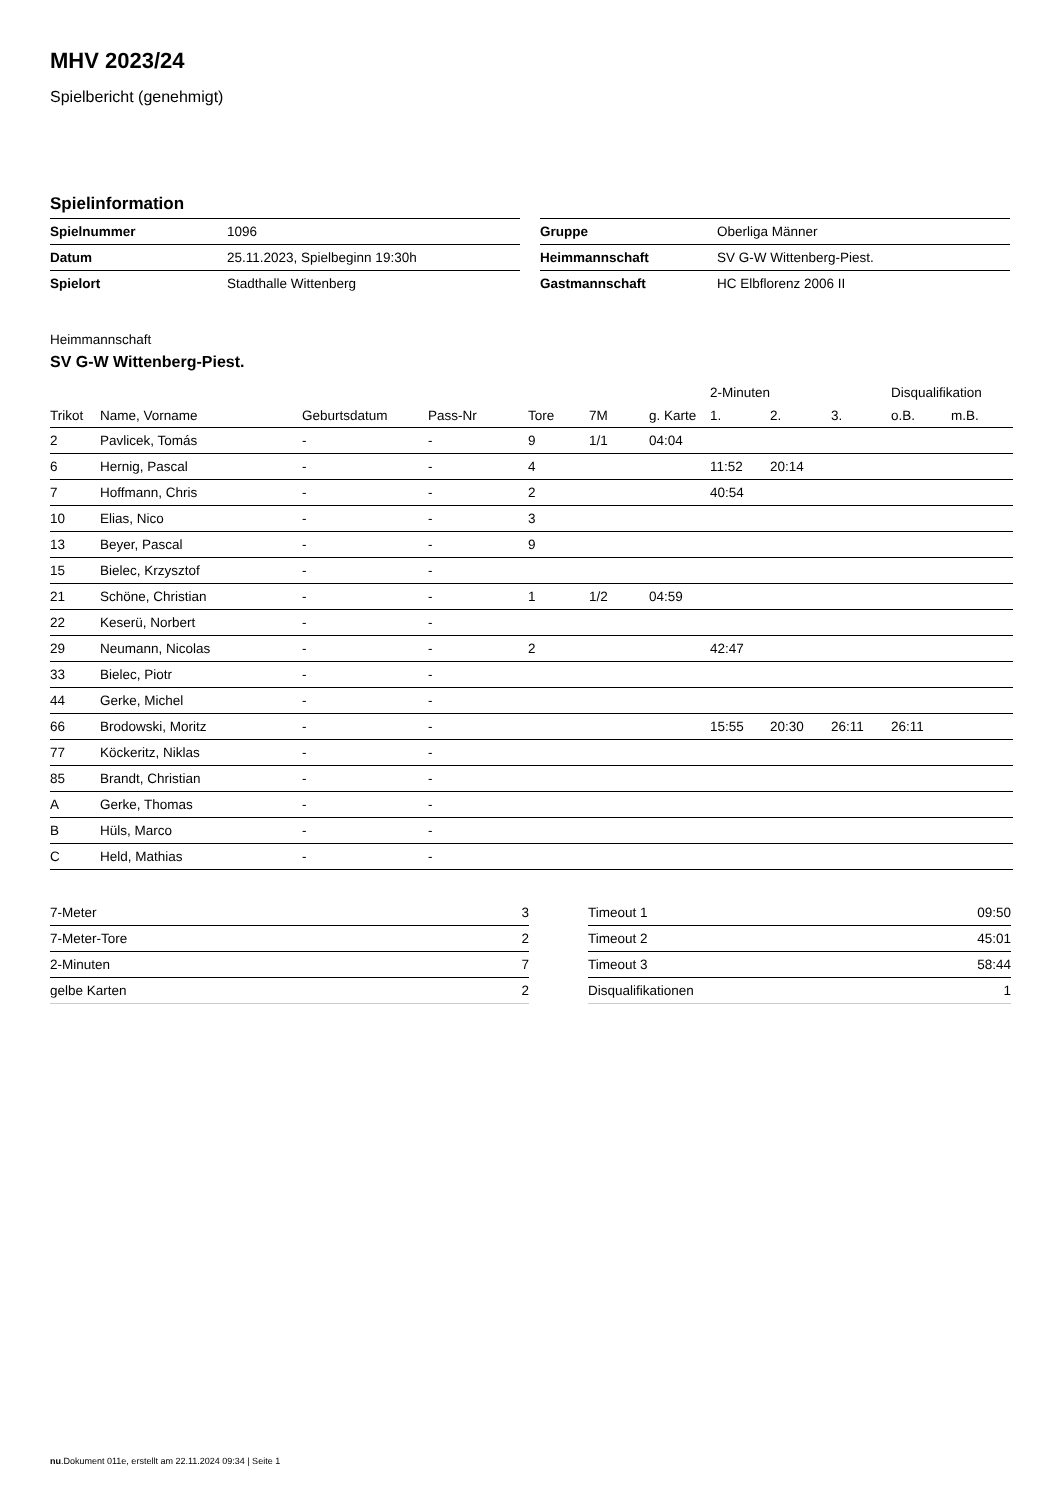MHV 2023/24
Spielbericht (genehmigt)
Spielinformation
| Spielnummer | 1096 |
| Datum | 25.11.2023, Spielbeginn 19:30h |
| Spielort | Stadthalle Wittenberg |
| Gruppe | Oberliga Männer |
| Heimmannschaft | SV G-W Wittenberg-Piest. |
| Gastmannschaft | HC Elbflorenz 2006 II |
Heimmannschaft
SV G-W Wittenberg-Piest.
| | | | | | | | 2-Minuten | | | Disqualifikation | |
| --- | --- | --- | --- | --- | --- | --- | --- | --- | --- | --- | --- |
| Trikot | Name, Vorname | Geburtsdatum | Pass-Nr | Tore | 7M | g. Karte | 1. | 2. | 3. | o.B. | m.B. |
| 2 | Pavlicek, Tomás | - | - | 9 | 1/1 | 04:04 | | | | | |
| 6 | Hernig, Pascal | - | - | 4 | | | 11:52 | 20:14 | | | |
| 7 | Hoffmann, Chris | - | - | 2 | | | 40:54 | | | | |
| 10 | Elias, Nico | - | - | 3 | | | | | | | |
| 13 | Beyer, Pascal | - | - | 9 | | | | | | | |
| 15 | Bielec, Krzysztof | - | - | | | | | | | | |
| 21 | Schöne, Christian | - | - | 1 | 1/2 | 04:59 | | | | | |
| 22 | Keserü, Norbert | - | - | | | | | | | | |
| 29 | Neumann, Nicolas | - | - | 2 | | | 42:47 | | | | |
| 33 | Bielec, Piotr | - | - | | | | | | | | |
| 44 | Gerke, Michel | - | - | | | | | | | | |
| 66 | Brodowski, Moritz | - | - | | | | 15:55 | 20:30 | 26:11 | 26:11 | |
| 77 | Köckeritz, Niklas | - | - | | | | | | | | |
| 85 | Brandt, Christian | - | - | | | | | | | | |
| A | Gerke, Thomas | - | - | | | | | | | | |
| B | Hüls, Marco | - | - | | | | | | | | |
| C | Held, Mathias | - | - | | | | | | | | |
| 7-Meter | 3 |
| 7-Meter-Tore | 2 |
| 2-Minuten | 7 |
| gelbe Karten | 2 |
| Timeout 1 | 09:50 |
| Timeout 2 | 45:01 |
| Timeout 3 | 58:44 |
| Disqualifikationen | 1 |
nu.Dokument 011e, erstellt am 22.11.2024 09:34 | Seite 1